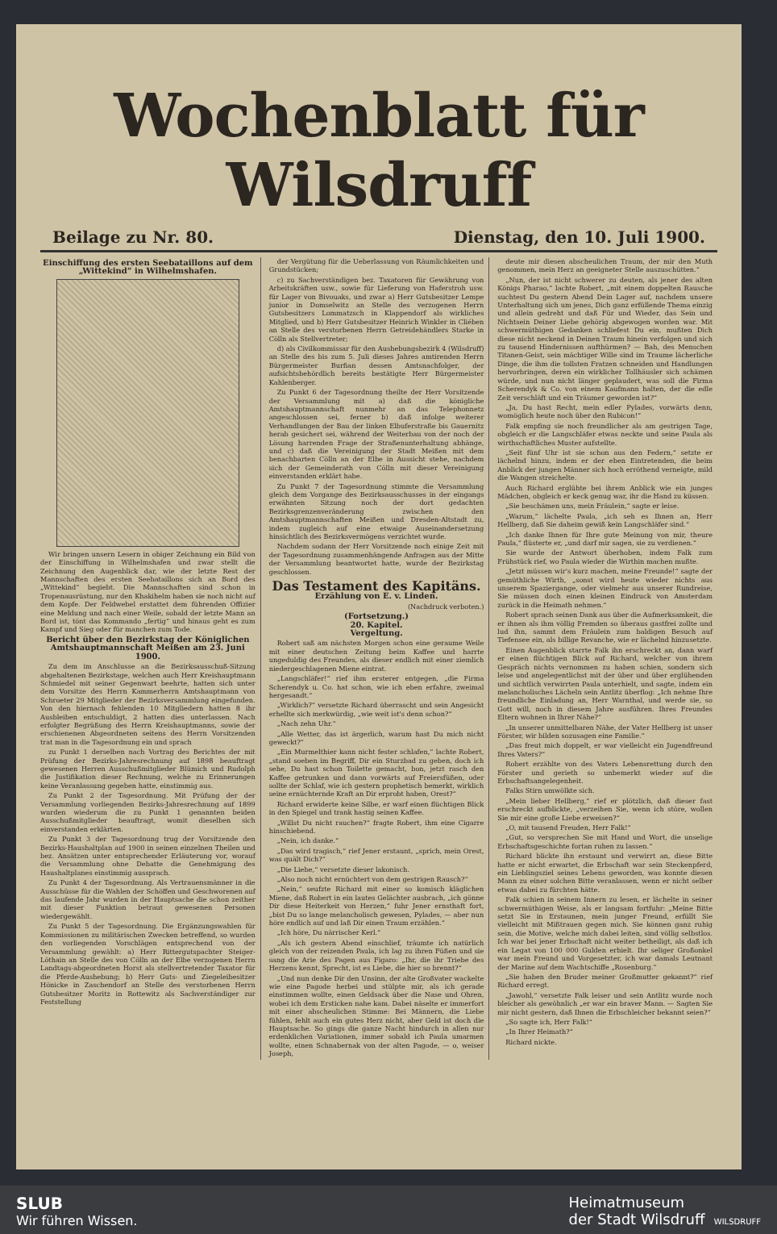Wochenblatt für Wilsdruff
Beilage zu Nr. 80. Dienstag, den 10. Juli 1900.
Einschiffung des ersten Seebataillons auf dem „Wittekind“ in Wilhelmshafen.
Wir bringen unsern Lesern in obiger Zeichnung ein Bild von der Einschiffung in Wilhelmshafen und zwar stellt die Zeichnung den Augenblick dar, wie der letzte Rest der Mannschaften des ersten Seebataillons sich an Bord des „Wittekind“ begiebt. Die Mannschaften sind schon in Tropenausrüstung, nur den Khakihelm haben sie noch nicht auf dem Kopfe. Der Feldwebel erstattet dem führenden Offizier eine Meldung und nach einer Weile, sobald der letzte Mann an Bord ist, tönt das Kommando „fertig“ und hinaus geht es zum Kampf und Sieg oder für manchen zum Tode.
Bericht über den Bezirkstag der Königlichen Amtshauptmannschaft Meißen am 23. Juni 1900.
Zu dem im Anschlusse an die Bezirksausschuß-Sitzung abgehaltenen Bezirkstage, welchen auch Herr Kreishauptmann Schmiedel mit seiner Gegenwart beehrte, hatten sich unter dem Vorsitze des Herrn Kammerherrn Amtshauptmann von Schroeter 29 Mitglieder der Bezirksversammlung eingefunden. Von den hiernach fehlenden 10 Mitgliedern hatten 8 ihr Ausbleiben entschuldigt, 2 hatten dies unterlassen. Nach erfolgter Begrüßung des Herrn Kreishauptmanns, sowie der erschienenen Abgeordneten seitens des Herrn Vorsitzenden trat man in die Tagesordnung ein und sprach
zu Punkt 1 derselben nach Vortrag des Berichtes der mit Prüfung der Bezirks-Jahresrechnung auf 1898 beauftragt gewesenen Herren Ausschußmitglieder Blümich und Rudolph die Justifikation dieser Rechnung, welche zu Erinnerungen keine Veranlassung gegeben hatte, einstimmig aus.
Zu Punkt 2 der Tagesordnung. Mit Prüfung der der Versammlung vorliegenden Bezirks-Jahresrechnung auf 1899 wurden wiederum die zu Punkt 1 genannten beiden Ausschußmitglieder beauftragt, womit dieselben sich einverstanden erklärten.
Zu Punkt 3 der Tagesordnung trug der Vorsitzende den Bezirks-Haushaltplan auf 1900 in seinen einzelnen Theilen und bez. Ansätzen unter entsprechender Erläuterung vor, worauf die Versammlung ohne Debatte die Genehmigung des Haushaltplanes einstimmig aussprach.
Zu Punkt 4 der Tagesordnung. Als Vertrauensmänner in die Ausschüsse für die Wahlen der Schöffen und Geschworenen auf das laufende Jahr wurden in der Hauptsache die schon zeither mit dieser Funktion betraut gewesenen Personen wiedergewählt.
Zu Punkt 5 der Tagesordnung. Die Ergänzungswahlen für Kommissionen zu militärischen Zwecken betreffend, so wurden den vorliegenden Vorschlägen entsprechend von der Versammlung gewählt: a) Herr Rittergutspachter Steiger-Löthain an Stelle des von Cölln an der Elbe verzogenen Herrn Landtags-abgeordneten Horst als stellvertretender Taxator für die Pferde-Aushebung; b) Herr Guts- und Ziegeleibesitzer Hönicke in Zaschendorf an Stelle des verstorbenen Herrn Gutsbesitzer Moritz in Rottewitz als Sachverständiger zur Feststellung
der Vergütung für die Ueberlassung von Räumlichkeiten und Grundstücken;
c) zu Sachverständigen bez. Taxatoren für Gewährung von Arbeitskräften usw., sowie für Lieferung von Haferstroh usw. für Lager von Bivouaks, und zwar a) Herr Gutsbesitzer Lempe junior in Domselwitz an Stelle des verzogenen Herrn Gutsbesitzers Lommatzsch in Klappendorf als wirkliches Mitglied, und b) Herr Gutsbesitzer Heinrich Winkler in Cliében an Stelle des verstorbenen Herrn Getreidehändlers Starke in Cölln als Stellvertreter;
d) als Civilkommissar für den Aushebungsbezirk 4 (Wilsdruff) an Stelle des bis zum 5. Juli dieses Jahres amtirenden Herrn Bürgermeister Burfian dessen Amtsnachfolger, der aufsichtsbehördlich bereits bestätigte Herr Bürgermeister Kahlenberger.
Zu Punkt 6 der Tagesordnung theilte der Herr Vorsitzende der Versammlung mit a) daß die königliche Amtshauptmannschaft nunmehr an das Telephonnetz angeschlossen sei, ferner b) daß infolge weiterer Verhandlungen der Bau der linken Elbuferstraße bis Gauernitz herab gesichert sei, während der Weiterbau von der noch der Lösung harrenden Frage der Straßenunterhaltung abhänge, und c) daß die Vereinigung der Stadt Meißen mit dem benachbarten Cölln an der Elbe in Aussicht stehe, nachdem sich der Gemeinderath von Cölln mit dieser Vereinigung einverstanden erklärt habe.
Zu Punkt 7 der Tagesordnung stimmte die Versammlung gleich dem Vorgange des Bezirksausschusses in der eingangs erwähnten Sitzung noch der dort gedachten Bezirksgrenzenveränderung zwischen den Amtshauptmannschaften Meißen und Dresden-Altstadt zu, indem zugleich auf eine etwaige Auseinandersetzung hinsichtlich des Bezirksvermögens verzichtet wurde.
Nachdem sodann der Herr Vorsitzende noch einige Zeit mit der Tagesordnung zusammenhängende Anfragen aus der Mitte der Versammlung beantwortet hatte, wurde der Bezirkstag geschlossen.
Das Testament des Kapitäns.
Erzählung von E. v. Linden.
(Nachdruck verboten.)
(Fortsetzung.)
20. Kapitel.
Vergeltung.
Robert saß am nächsten Morgen schon eine geraume Weile mit einer deutschen Zeitung beim Kaffee und harrte ungeduldig des Freundes, als dieser endlich mit einer ziemlich niedergeschlagenen Miene eintrat.
„Langschläfer!“ rief ihm ersterer entgegen, „die Firma Scherendyk u. Co. hat schon, wie ich eben erfahre, zweimal hergesandt.“
„Wirklich?“ versetzte Richard überrascht und sein Angesicht erhellte sich merkwürdig, „wie weit ist's denn schon?“
„Nach zehn Uhr.“
„Alle Wetter, das ist ärgerlich, warum hast Du mich nicht geweckt?“
„Ein Murmelthier kann nicht fester schlafen,“ lachte Robert, „stand soeben im Begriff, Dir ein Sturzbad zu geben, doch ich sehe, Du hast schon Toilette gemacht, bon, jetzt rasch den Kaffee getrunken und dann vorwärts auf Freiersfüßen, oder sollte der Schlaf, wie ich gestern prophetisch bemerkt, wirklich seine ernüchternde Kraft an Dir erprobt haben, Orest?“
Richard erwiderte keine Silbe, er warf einen flüchtigen Blick in den Spiegel und trank hastig seinen Kaffee.
„Willst Du nicht rauchen?“ fragte Robert, ihm eine Cigarre hinschiebend.
„Nein, ich danke.“
„Das wird tragisch,“ rief Jener erstaunt, „sprich, mein Orest, was quält Dich?“
„Die Liebe,“ versetzte dieser lakonisch.
„Also noch nicht ernüchtert von dem gestrigen Rausch?“
„Nein,“ seufzte Richard mit einer so komisch kläglichen Miene, daß Robert in ein lautes Gelächter ausbrach, „ich gönne Dir diese Heiterkeit von Herzen,“ fuhr Jener ernsthaft fort, „bist Du so lange melancholisch gewesen, Pylades, — aber nun höre endlich auf und laß Dir einen Traum erzählen.“
„Ich höre, Du närrischer Kerl.“
„Als ich gestern Abend einschlief, träumte ich natürlich gleich von der reizenden Paula, ich lag zu ihren Füßen und sie sang die Arie des Pagen aus Figaro: „Ihr, die ihr Triebe des Herzens kennt, Sprecht, ist es Liebe, die hier so brennt?“
„Und nun denke Dir den Unsinn, der alte Großvater wackelte wie eine Pagode herbei und stülpte mir, als ich gerade einstimmen wollte, einen Geldsack über die Nase und Ohren, wobei ich dem Ersticken nahe kam. Dabei näselte er immerfort mit einer abscheulichen Stimme: Bei Männern, die Liebe fühlen, fehlt auch ein gutes Herz nicht, aber Geld ist doch die Hauptsache. So gings die ganze Nacht hindurch in allen nur erdenklichen Variationen, immer sobald ich Paula umarmen wollte, einen Schnabernak von der alten Pagode, — o, weiser Joseph,
deute mir diesen abscheulichen Traum, der mir den Muth genommen, mein Herz an geeigneter Stelle auszuschütten.“
„Nun, der ist nicht schwerer zu deuten, als jener des alten Königs Pharao,“ lachte Robert, „mit einem doppelten Rausche suchtest Du gestern Abend Dein Lager auf, nachdem unsere Unterhaltung sich um jenes, Dich ganz erfüllende Thema einzig und allein gedreht und daß Für und Wieder, das Sein und Nichtsein Deiner Liebe gehörig abgewogen worden war. Mit schwermüthigen Gedanken schliefest Du ein, mußten Dich diese nicht neckend in Deinen Traum hinein verfolgen und sich zu tausend Hindernissen aufthürmen? — Bah, des Menschen Titanen-Geist, sein mächtiger Wille sind im Traume lächerliche Dinge, die ihm die tollsten Fratzen schneiden und Handlungen hervorbringen, deren ein wirklicher Tollhäusler sich schämen würde, und nun nicht länger geplaudert, was soll die Firma Scherendyk & Co. von einem Kaufmann halten, der die edle Zeit verschläft und ein Träumer geworden ist?“
„Ja, Du hast Recht, mein edler Pylades, vorwärts denn, womöglich heute noch über den Rubicon!“
Falk empfing sie noch freundlicher als am gestrigen Tage, obgleich er die Langschläfer etwas neckte und seine Paula als wirthschaftliches Muster aufstellte.
„Seit fünf Uhr ist sie schon aus den Federn,“ setzte er lächelnd hinzu, indem er der eben Eintretenden, die beim Anblick der jungen Männer sich hoch erröthend verneigte, mild die Wangen streichelte.
Auch Richard erglühte bei ihrem Anblick wie ein junges Mädchen, obgleich er keck genug war, ihr die Hand zu küssen.
„Sie beschämen uns, mein Fräulein,“ sagte er leise.
„Warum,“ lächelte Paula, „ich seh es Ihnen an, Herr Hellberg, daß Sie daheim gewiß kein Langschläfer sind.“
„Ich danke Ihnen für Ihre gute Meinung von mir, theure Paula,“ flüsterte er, „und darf mir sagen, sie zu verdienen.“
Sie wurde der Antwort überhoben, indem Falk zum Frühstück rief, wo Paula wieder die Wirthin machen mußte.
„Jetzt müssen wir's kurz machen, meine Freunde!“ sagte der gemüthliche Wirth, „sonst wird heute wieder nichts aus unserem Spaziergange, oder vielmehr aus unserer Rundreise, Sie müssen doch einen kleinen Eindruck von Amsterdam zurück in die Heimath nehmen.“
Robert sprach seinen Dank aus über die Aufmerksamkeit, die er ihnen als ihm völlig Fremden so überaus gastfrei zollte und lud ihn, sammt dem Fräulein zum baldigen Besuch auf Tiefensee ein, als billige Revanche, wie er lächelnd hinzusetzte.
Einen Augenblick starrte Falk ihn erschreckt an, dann warf er einen flüchtigen Blick auf Richard, welcher von ihrem Gespräch nichts vernommen zu haben schien, sondern sich leise und angelegentlichst mit der über und über erglühenden und sichtlich verwirrten Paula unterhielt, und sagte, indem ein melancholisches Lächeln sein Antlitz überflog: „Ich nehme Ihre freundliche Einladung an, Herr Warnthal, und werde sie, so Gott will, noch in diesem Jahre ausführen. Ihres Freundes Eltern wohnen in Ihrer Nähe?“
„In unserer unmittelbaren Nähe, der Vater Hellberg ist unser Förster, wir bilden sozusagen eine Familie.“
„Das freut mich doppelt, er war vielleicht ein Jugendfreund Ihres Vaters?“
Robert erzählte von des Vaters Lebensrettung durch den Förster und gerieth so unbemerkt wieder auf die Erbschaftsangelegenheit.
Falks Stirn umwölkte sich.
„Mein lieber Hellberg,“ rief er plötzlich, daß dieser fast erschreckt aufblickte, „verzeihen Sie, wenn ich störe, wollen Sie mir eine große Liebe erweisen?“
„O, mit tausend Freuden, Herr Falk!“
„Gut, so versprechen Sie mit Hand und Wort, die unselige Erbschaftsgeschichte fortan ruhen zu lassen.“
Richard blickte ihn erstaunt und verwirrt an, diese Bitte hatte er nicht erwartet, die Erbschaft war sein Steckenpferd, ein Lieblingsziel seines Lebens geworden, was konnte diesen Mann zu einer solchen Bitte veranlassen, wenn er nicht selber etwas dabei zu fürchten hätte.
Falk schien in seinem Innern zu lesen, er lächelte in seiner schwermüthigen Weise, als er langsam fortfuhr: „Meine Bitte setzt Sie in Erstaunen, mein junger Freund, erfüllt Sie vielleicht mit Mißtrauen gegen mich. Sie können ganz ruhig sein, die Motive, welche mich dabei leiten, sind völlig selbstlos. Ich war bei jener Erbschaft nicht weiter betheiligt, als daß ich ein Legat von 100 000 Gulden erhielt. Ihr seliger Großonkel war mein Freund und Vorgesetzter, ich war damals Leutnant der Marine auf dem Wachtschiffe „Rosenburg.“
„Sie haben den Bruder meiner Großmutter gekannt?“ rief Richard erregt.
„Jawohl,“ versetzte Falk leiser und sein Antlitz wurde noch bleicher als gewöhnlich „er war ein braver Mann. — Sagten Sie mir nicht gestern, daß Ihnen die Erbschleicher bekannt seien?“
„So sagte ich, Herr Falk!“
„In Ihrer Heimath?“
Richard nickte.
SLUB
Wir führen Wissen.
Heimatmuseum
der Stadt Wilsdruff WILSDRUFF